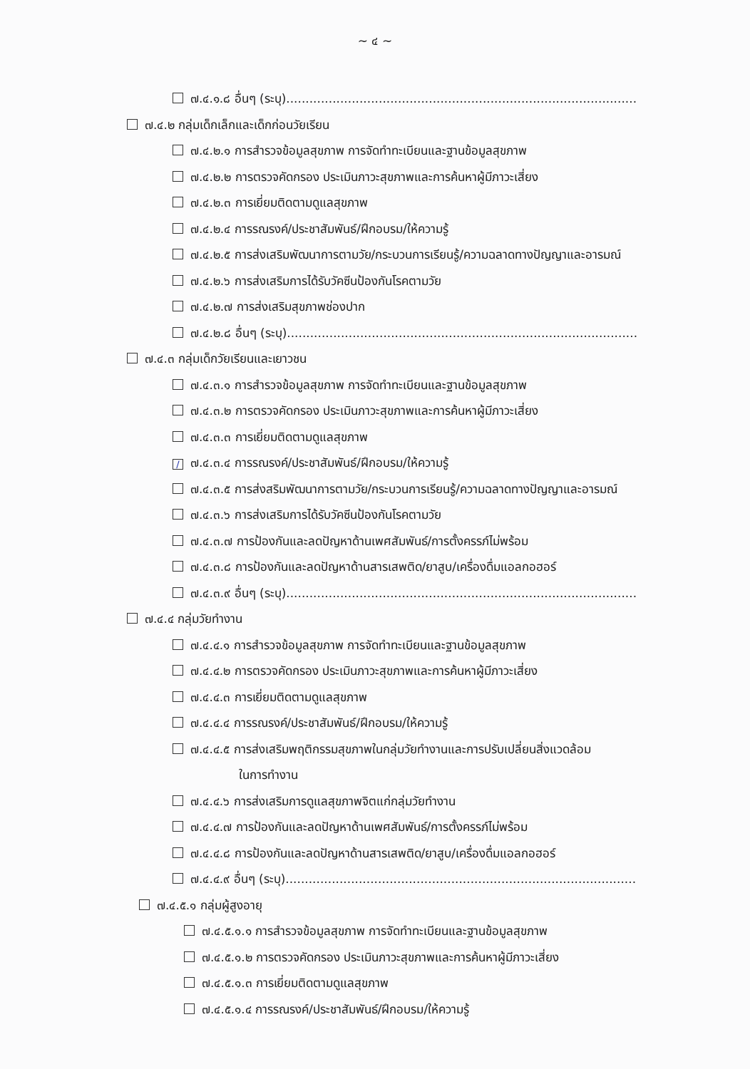~ ๔ ~
๗.๔.๑.๘ อื่นๆ (ระบุ)...........................................................................................
๗.๔.๒ กลุ่มเด็กเล็กและเด็กก่อนวัยเรียน
๗.๔.๒.๑ การสำรวจข้อมูลสุขภาพ การจัดทำทะเบียนและฐานข้อมูลสุขภาพ
๗.๔.๒.๒ การตรวจคัดกรอง ประเมินภาวะสุขภาพและการค้นหาผู้มีภาวะเสี่ยง
๗.๔.๒.๓ การเยี่ยมติดตามดูแลสุขภาพ
๗.๔.๒.๔ การรณรงค์/ประชาสัมพันธ์/ฝึกอบรม/ให้ความรู้
๗.๔.๒.๕ การส่งเสริมพัฒนาการตามวัย/กระบวนการเรียนรู้/ความฉลาดทางปัญญาและอารมณ์
๗.๔.๒.๖ การส่งเสริมการได้รับวัคซีนป้องกันโรคตามวัย
๗.๔.๒.๗ การส่งเสริมสุขภาพช่องปาก
๗.๔.๒.๘ อื่นๆ (ระบุ)...........................................................................................
๗.๔.๓ กลุ่มเด็กวัยเรียนและเยาวชน
๗.๔.๓.๑ การสำรวจข้อมูลสุขภาพ การจัดทำทะเบียนและฐานข้อมูลสุขภาพ
๗.๔.๓.๒ การตรวจคัดกรอง ประเมินภาวะสุขภาพและการค้นหาผู้มีภาวะเสี่ยง
๗.๔.๓.๓ การเยี่ยมติดตามดูแลสุขภาพ
/ ๗.๔.๓.๔ การรณรงค์/ประชาสัมพันธ์/ฝึกอบรม/ให้ความรู้
๗.๔.๓.๕ การส่งสริมพัฒนาการตามวัย/กระบวนการเรียนรู้/ความฉลาดทางปัญญาและอารมณ์
๗.๔.๓.๖ การส่งเสริมการได้รับวัคซีนป้องกันโรคตามวัย
๗.๔.๓.๗ การป้องกันและลดปัญหาด้านเพศสัมพันธ์/การตั้งครรภ์ไม่พร้อม
๗.๔.๓.๘ การป้องกันและลดปัญหาด้านสารเสพติด/ยาสูบ/เครื่องดื่มแอลกอฮอร์
๗.๔.๓.๙ อื่นๆ (ระบุ)...........................................................................................
๗.๔.๔ กลุ่มวัยทำงาน
๗.๔.๔.๑ การสำรวจข้อมูลสุขภาพ การจัดทำทะเบียนและฐานข้อมูลสุขภาพ
๗.๔.๔.๒ การตรวจคัดกรอง ประเมินภาวะสุขภาพและการค้นหาผู้มีภาวะเสี่ยง
๗.๔.๔.๓ การเยี่ยมติดตามดูแลสุขภาพ
๗.๔.๔.๔ การรณรงค์/ประชาสัมพันธ์/ฝึกอบรม/ให้ความรู้
๗.๔.๔.๕ การส่งเสริมพฤติกรรมสุขภาพในกลุ่มวัยทำงานและการปรับเปลี่ยนสิ่งแวดล้อม
ในการทำงาน
๗.๔.๔.๖ การส่งเสริมการดูแลสุขภาพจิตแก่กลุ่มวัยทำงาน
๗.๔.๔.๗ การป้องกันและลดปัญหาด้านเพศสัมพันธ์/การตั้งครรภ์ไม่พร้อม
๗.๔.๔.๘ การป้องกันและลดปัญหาด้านสารเสพติด/ยาสูบ/เครื่องดื่มแอลกอฮอร์
๗.๔.๔.๙ อื่นๆ (ระบุ)...........................................................................................
๗.๔.๕.๑ กลุ่มผู้สูงอายุ
๗.๔.๕.๑.๑ การสำรวจข้อมูลสุขภาพ การจัดทำทะเบียนและฐานข้อมูลสุขภาพ
๗.๔.๕.๑.๒ การตรวจคัดกรอง ประเมินภาวะสุขภาพและการค้นหาผู้มีภาวะเสี่ยง
๗.๔.๕.๑.๓ การเยี่ยมติดตามดูแลสุขภาพ
๗.๔.๕.๑.๔ การรณรงค์/ประชาสัมพันธ์/ฝึกอบรม/ให้ความรู้